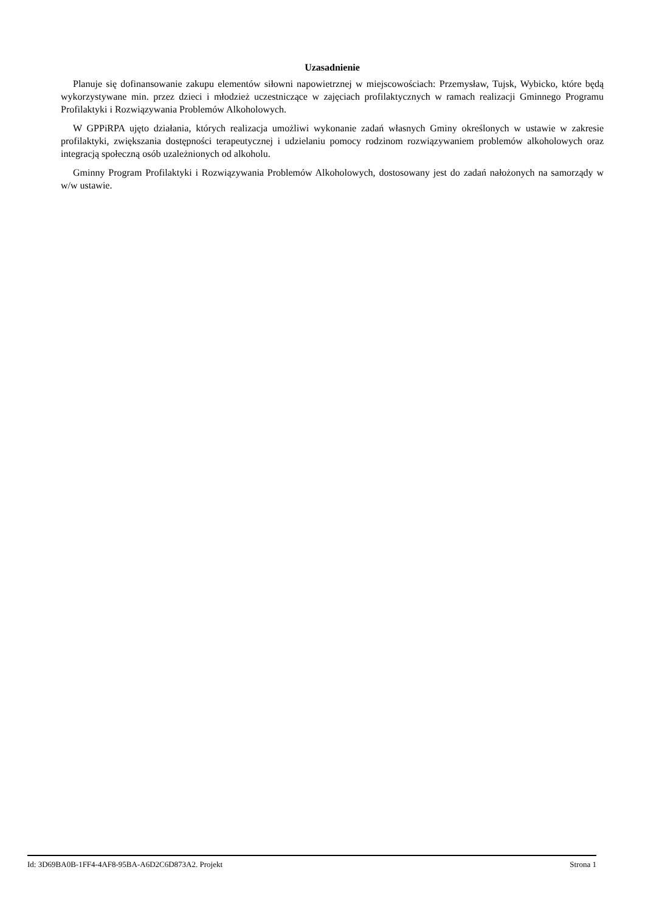Uzasadnienie
Planuje się dofinansowanie zakupu elementów siłowni napowietrznej w miejscowościach: Przemysław, Tujsk, Wybicko, które będą wykorzystywane min. przez dzieci i młodzież uczestniczące w zajęciach profilaktycznych w ramach realizacji Gminnego Programu Profilaktyki i Rozwiązywania Problemów Alkoholowych.
W GPPiRPA ujęto działania, których realizacja umożliwi wykonanie zadań własnych Gminy określonych w ustawie w zakresie profilaktyki, zwiększania dostępności terapeutycznej i udzielaniu pomocy rodzinom rozwiązywaniem problemów alkoholowych oraz integracją społeczną osób uzależnionych od alkoholu.
Gminny Program Profilaktyki i Rozwiązywania Problemów Alkoholowych, dostosowany jest do zadań nałożonych na samorządy w w/w ustawie.
Id: 3D69BA0B-1FF4-4AF8-95BA-A6D2C6D873A2. Projekt Strona 1